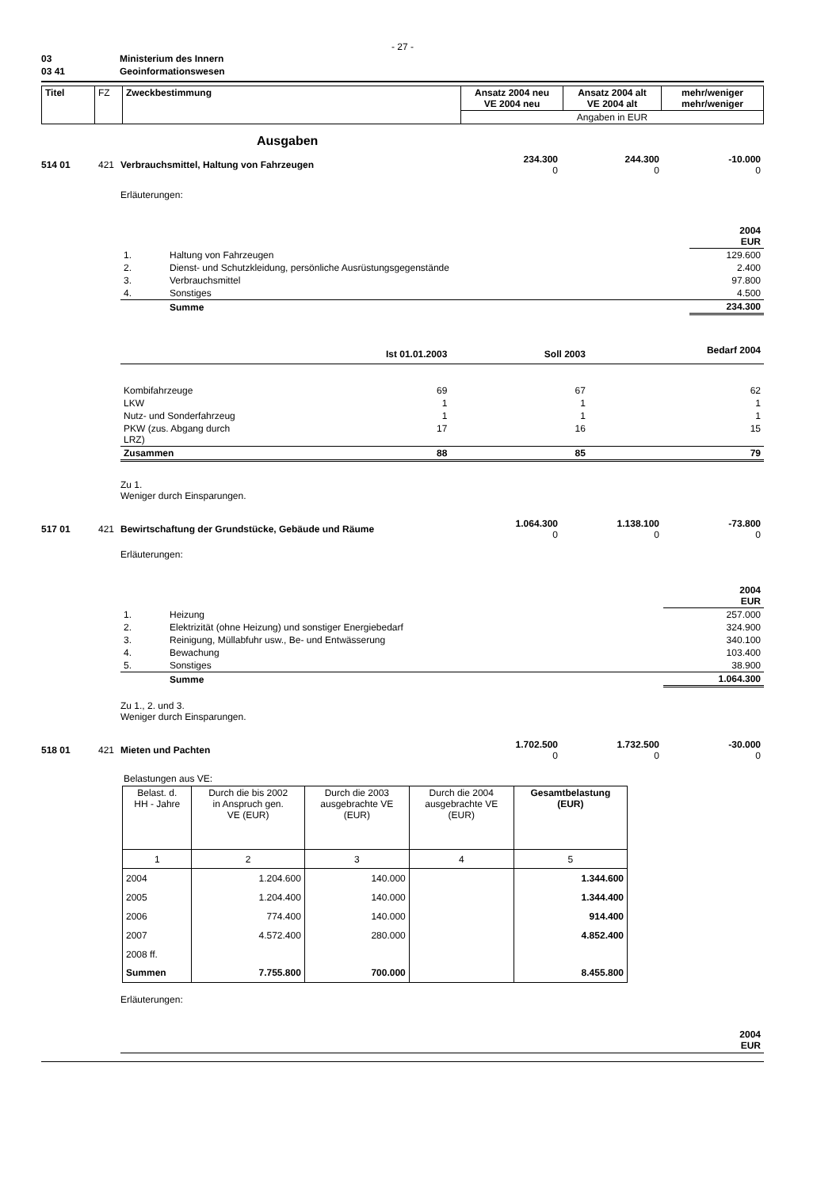- 27 -
| 03 | Ministerium des Innern |
| 03 41 | Geoinformationswesen |
| Titel | FZ | Zweckbestimmung | Ansatz 2004 neu VE 2004 neu | Ansatz 2004 alt VE 2004 alt | mehr/weniger mehr/weniger |
| | | | Angaben in EUR | | |
Ausgaben
| 514 01 | 421 | Verbrauchsmittel, Haltung von Fahrzeugen | 234.300 0 | 244.300 0 | -10.000 0 |
Erläuterungen:
| | | 2004 EUR |
| 1. | Haltung von Fahrzeugen | 129.600 |
| 2. | Dienst- und Schutzkleidung, persönliche Ausrüstungsgegenstände | 2.400 |
| 3. | Verbrauchsmittel | 97.800 |
| 4. | Sonstiges | 4.500 |
| | Summe | 234.300 |
| | Ist 01.01.2003 | Soll 2003 | Bedarf 2004 |
| --- | --- | --- | --- |
| Kombifahrzeuge | 69 | 67 | 62 |
| LKW | 1 | 1 | 1 |
| Nutz- und Sonderfahrzeug | 1 | 1 | 1 |
| PKW (zus. Abgang durch LRZ) | 17 | 16 | 15 |
| Zusammen | 88 | 85 | 79 |
Zu 1.
Weniger durch Einsparungen.
| 517 01 | 421 | Bewirtschaftung der Grundstücke, Gebäude und Räume | 1.064.300 0 | 1.138.100 0 | -73.800 0 |
Erläuterungen:
| | | 2004 EUR |
| 1. | Heizung | 257.000 |
| 2. | Elektrizität (ohne Heizung) und sonstiger Energiebedarf | 324.900 |
| 3. | Reinigung, Müllabfuhr usw., Be- und Entwässerung | 340.100 |
| 4. | Bewachung | 103.400 |
| 5. | Sonstiges | 38.900 |
| | Summe | 1.064.300 |
Zu 1., 2. und 3.
Weniger durch Einsparungen.
| 518 01 | 421 | Mieten und Pachten | 1.702.500 0 | 1.732.500 0 | -30.000 0 |
Belastungen aus VE:
| Belast. d. HH - Jahre | Durch die bis 2002 in Anspruch gen. VE (EUR) | Durch die 2003 ausgebrachte VE (EUR) | Durch die 2004 ausgebrachte VE (EUR) | Gesamtbelastung (EUR) |
| 1 | 2 | 3 | 4 | 5 |
| 2004 | 1.204.600 | 140.000 | | 1.344.600 |
| 2005 | 1.204.400 | 140.000 | | 1.344.400 |
| 2006 | 774.400 | 140.000 | | 914.400 |
| 2007 | 4.572.400 | 280.000 | | 4.852.400 |
| 2008 ff. | | | | |
| Summen | 7.755.800 | 700.000 | | 8.455.800 |
Erläuterungen:
2004
EUR